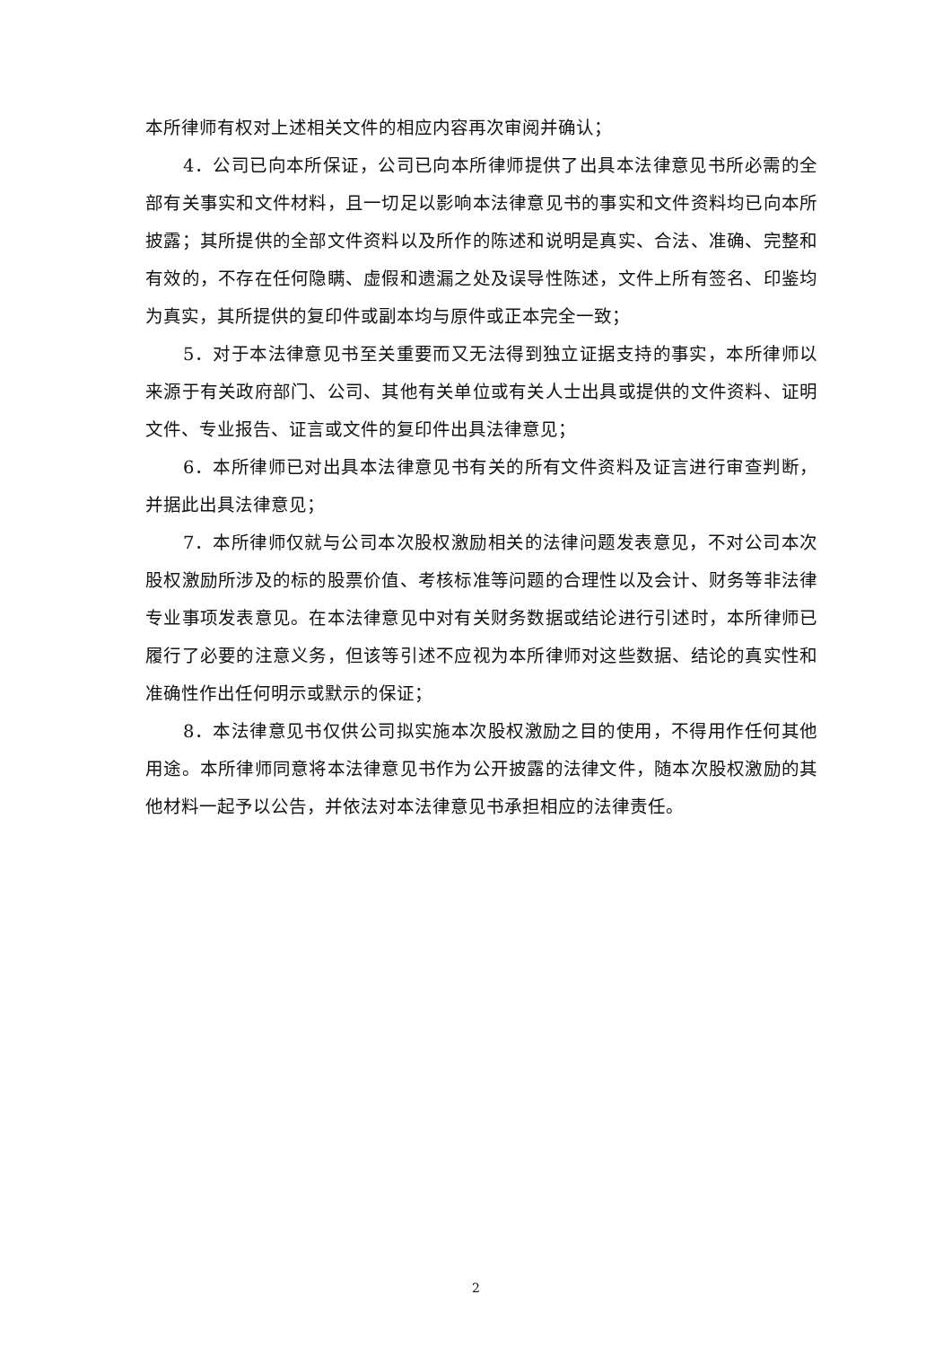本所律师有权对上述相关文件的相应内容再次审阅并确认；
4．公司已向本所保证，公司已向本所律师提供了出具本法律意见书所必需的全部有关事实和文件材料，且一切足以影响本法律意见书的事实和文件资料均已向本所披露；其所提供的全部文件资料以及所作的陈述和说明是真实、合法、准确、完整和有效的，不存在任何隐瞒、虚假和遗漏之处及误导性陈述，文件上所有签名、印鉴均为真实，其所提供的复印件或副本均与原件或正本完全一致；
5．对于本法律意见书至关重要而又无法得到独立证据支持的事实，本所律师以来源于有关政府部门、公司、其他有关单位或有关人士出具或提供的文件资料、证明文件、专业报告、证言或文件的复印件出具法律意见；
6．本所律师已对出具本法律意见书有关的所有文件资料及证言进行审查判断，并据此出具法律意见；
7．本所律师仅就与公司本次股权激励相关的法律问题发表意见，不对公司本次股权激励所涉及的标的股票价值、考核标准等问题的合理性以及会计、财务等非法律专业事项发表意见。在本法律意见中对有关财务数据或结论进行引述时，本所律师已履行了必要的注意义务，但该等引述不应视为本所律师对这些数据、结论的真实性和准确性作出任何明示或默示的保证；
8．本法律意见书仅供公司拟实施本次股权激励之目的使用，不得用作任何其他用途。本所律师同意将本法律意见书作为公开披露的法律文件，随本次股权激励的其他材料一起予以公告，并依法对本法律意见书承担相应的法律责任。
2